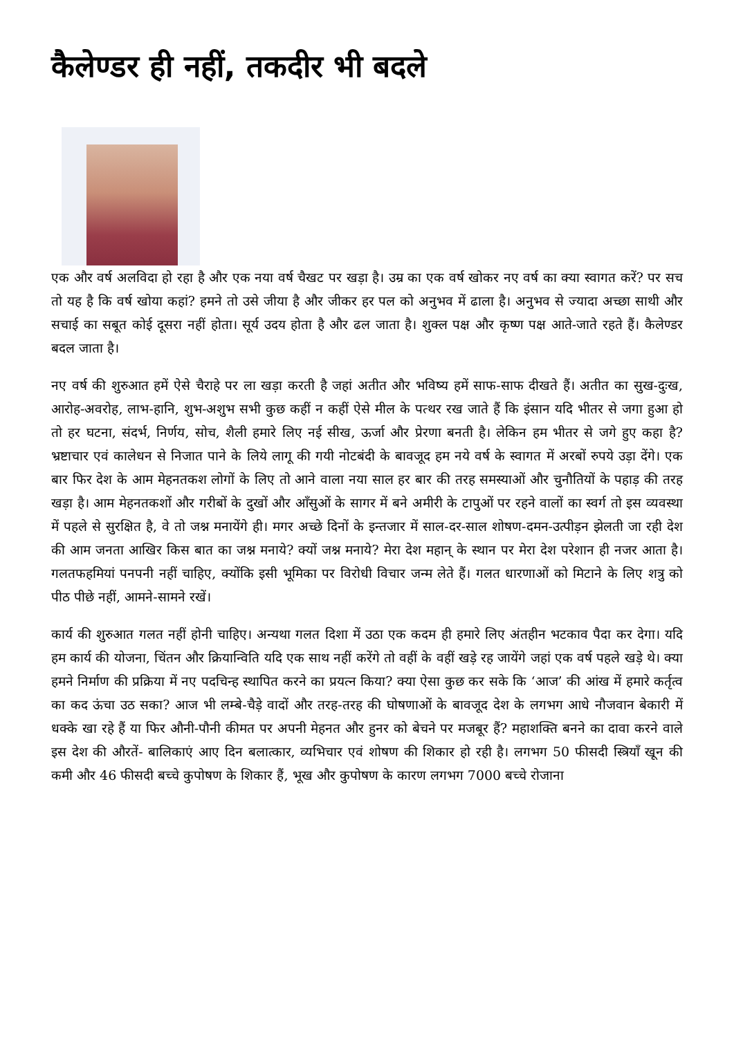कैलेण्डर ही नहीं, तकदीर भी बदले
एक और वर्ष अलविदा हो रहा है और एक नया वर्ष चैखट पर खड़ा है। उम्र का एक वर्ष खोकर नए वर्ष का क्या स्वागत करें? पर सच तो यह है कि वर्ष खोया कहां? हमने तो उसे जीया है और जीकर हर पल को अनुभव में ढाला है। अनुभव से ज्यादा अच्छा साथी और सचाई का सबूत कोई दूसरा नहीं होता। सूर्य उदय होता है और ढल जाता है। शुक्ल पक्ष और कृष्ण पक्ष आते-जाते रहते हैं। कैलेण्डर बदल जाता है।
नए वर्ष की शुरुआत हमें ऐसे चैराहे पर ला खड़ा करती है जहां अतीत और भविष्य हमें साफ-साफ दीखते हैं। अतीत का सुख-दुःख, आरोह-अवरोह, लाभ-हानि, शुभ-अशुभ सभी कुछ कहीं न कहीं ऐसे मील के पत्थर रख जाते हैं कि इंसान यदि भीतर से जगा हुआ हो तो हर घटना, संदर्भ, निर्णय, सोच, शैली हमारे लिए नई सीख, ऊर्जा और प्रेरणा बनती है। लेकिन हम भीतर से जगे हुए कहा है? भ्रष्टाचार एवं कालेधन से निजात पाने के लिये लागू की गयी नोटबंदी के बावजूद हम नये वर्ष के स्वागत में अरबों रुपये उड़ा देंगे। एक बार फिर देश के आम मेहनतकश लोगों के लिए तो आने वाला नया साल हर बार की तरह समस्याओं और चुनौतियों के पहाड़ की तरह खड़ा है। आम मेहनतकशों और गरीबों के दुखों और आँसुओं के सागर में बने अमीरी के टापुओं पर रहने वालों का स्वर्ग तो इस व्यवस्था में पहले से सुरक्षित है, वे तो जश्न मनायेंगे ही। मगर अच्छे दिनों के इन्तजार में साल-दर-साल शोषण-दमन-उत्पीड़न झेलती जा रही देश की आम जनता आखिर किस बात का जश्न मनाये? क्यों जश्न मनाये? मेरा देश महान् के स्थान पर मेरा देश परेशान ही नजर आता है। गलतफहमियां पनपनी नहीं चाहिए, क्योंकि इसी भूमिका पर विरोधी विचार जन्म लेते हैं। गलत धारणाओं को मिटाने के लिए शत्रु को पीठ पीछे नहीं, आमने-सामने रखें।
कार्य की शुरुआत गलत नहीं होनी चाहिए। अन्यथा गलत दिशा में उठा एक कदम ही हमारे लिए अंतहीन भटकाव पैदा कर देगा। यदि हम कार्य की योजना, चिंतन और क्रियान्विति यदि एक साथ नहीं करेंगे तो वहीं के वहीं खड़े रह जायेंगे जहां एक वर्ष पहले खड़े थे। क्या हमने निर्माण की प्रक्रिया में नए पदचिन्ह स्थापित करने का प्रयत्न किया? क्या ऐसा कुछ कर सके कि ‘आज’ की आंख में हमारे कर्तृत्व का कद ऊंचा उठ सका? आज भी लम्बे-चैड़े वादों और तरह-तरह की घोषणाओं के बावजूद देश के लगभग आधे नौजवान बेकारी में धक्के खा रहे हैं या फिर औनी-पौनी कीमत पर अपनी मेहनत और हुनर को बेचने पर मजबूर हैं? महाशक्ति बनने का दावा करने वाले इस देश की औरतें- बालिकाएं आए दिन बलात्कार, व्यभिचार एवं शोषण की शिकार हो रही है। लगभग 50 फीसदी स्त्रियाँ खून की कमी और 46 फीसदी बच्चे कुपोषण के शिकार हैं, भूख और कुपोषण के कारण लगभग 7000 बच्चे रोजाना